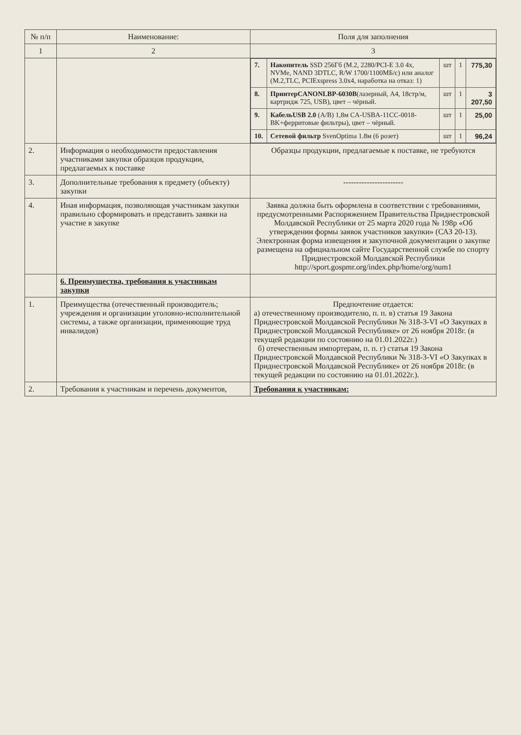| № п/п | Наименование: | Поля для заполнения |
| --- | --- | --- |
| 1 | 2 | 3 |
| | | / 7. / Накопитель SSD 256Гб (M.2, 2280/PCI-E 3.0 4x, NVMe, NAND 3DTLC, R/W 1700/1100МБ/с) или аналог (M.2,TLC, PCIExspress 3.0x4, наработка на отказ: 1) / шт / 1 / 775,30 / / 8. / ПринтерCANONLBP-6030B (лазерный, А4, 18стр/м, картридж 725, USB), цвет – чёрный. / шт / 1 / 3 207,50 / / 9. / КабельUSB 2.0 (A/B) 1,8м CA-USBA-11CC-0018-BK+ферритовые фильтры), цвет – чёрный. / шт / 1 / 25,00 / / 10. / Сетевой фильтр SvenOptima 1.8м (6 розет) / шт / 1 / 96,24 / |
| 2. | Информация о необходимости предоставления участниками закупки образцов продукции, предлагаемых к поставке | Образцы продукции, предлагаемые к поставке, не требуются |
| 3. | Дополнительные требования к предмету (объекту) закупки | ----------------------- |
| 4. | Иная информация, позволяющая участникам закупки правильно сформировать и представить заявки на участие в закупке | Заявка должна быть оформлена в соответствии с требованиями, предусмотренными Распоряжением Правительства Приднестровской Молдавской Республики от 25 марта 2020 года № 198р «Об утверждении формы заявок участников закупки» (САЗ 20-13). Электронная форма извещения и закупочной документации о закупке размещена на официальном сайте Государственной службе по спорту Приднестровской Молдавской Республики http://sport.gospmr.org/index.php/home/org/num1 |
| | 6. Преимущества, требования к участникам закупки | |
| 1. | Преимущества (отечественный производитель; учреждения и организации уголовно-исполнительной системы, а также организации, применяющие труд инвалидов) | Предпочтение отдается: а) отечественному производителю, п. п. в) статья 19 Закона Приднестровской Молдавской Республики № 318-3-VI «О Закупках в Приднестровской Молдавской Республике» от 26 ноября 2018г. (в текущей редакции по состоянию на 01.01.2022г.) б) отечественным импортерам, п. п. г) статья 19 Закона Приднестровской Молдавской Республики № 318-3-VI «О Закупках в Приднестровской Молдавской Республике» от 26 ноября 2018г. (в текущей редакции по состоянию на 01.01.2022г.). |
| 2. | Требования к участникам и перечень документов, | Требования к участникам: |